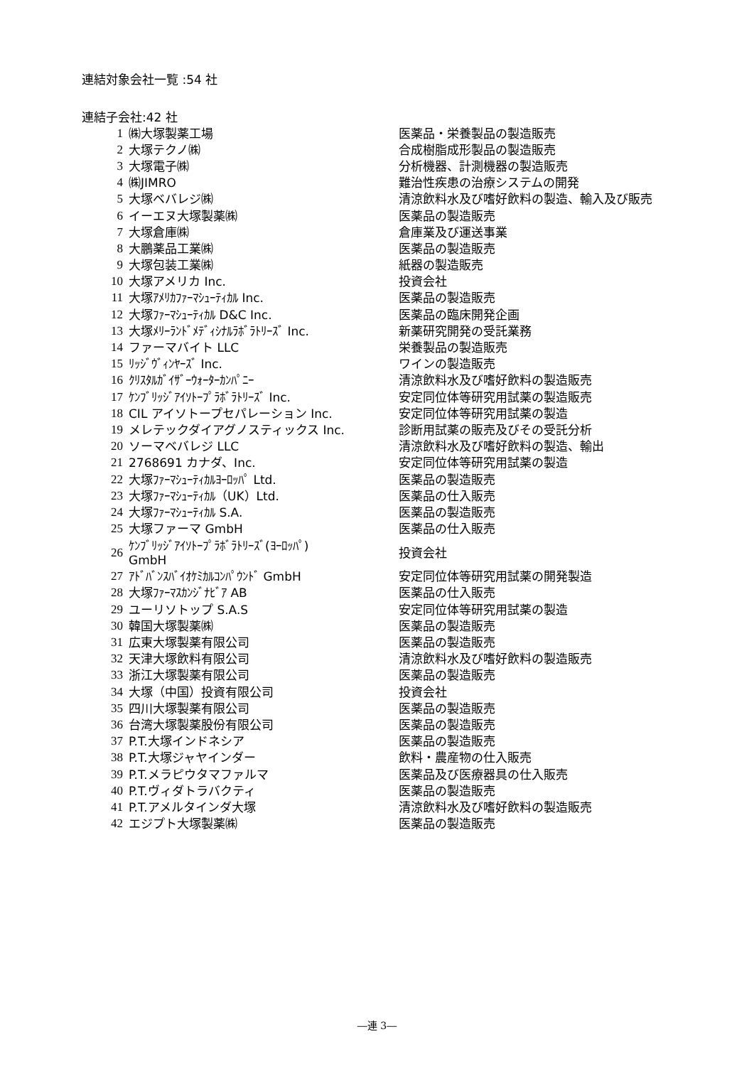連結対象会社一覧 :54 社
連結子会社:42 社
| 1 | ㈱大塚製薬工場 | 医薬品・栄養製品の製造販売 |
| 2 | 大塚テクノ㈱ | 合成樹脂成形製品の製造販売 |
| 3 | 大塚電子㈱ | 分析機器、計測機器の製造販売 |
| 4 | ㈱JIMRO | 難治性疾患の治療システムの開発 |
| 5 | 大塚ベバレジ㈱ | 清涼飲料水及び嗜好飲料の製造、輸入及び販売 |
| 6 | イーエヌ大塚製薬㈱ | 医薬品の製造販売 |
| 7 | 大塚倉庫㈱ | 倉庫業及び運送事業 |
| 8 | 大鵬薬品工業㈱ | 医薬品の製造販売 |
| 9 | 大塚包装工業㈱ | 紙器の製造販売 |
| 10 | 大塚アメリカ Inc. | 投資会社 |
| 11 | 大塚ｱﾒﾘｶﾌｧｰﾏｼｭｰﾃｨｶﾙ Inc. | 医薬品の製造販売 |
| 12 | 大塚ﾌｧｰﾏｼｭｰﾃｨｶﾙ D&C Inc. | 医薬品の臨床開発企画 |
| 13 | 大塚ﾒﾘｰﾗﾝﾄﾞﾒﾃﾞｨｼﾅﾙﾗﾎﾞﾗﾄﾘｰｽﾞ Inc. | 新薬研究開発の受託業務 |
| 14 | ファーマバイト LLC | 栄養製品の製造販売 |
| 15 | ﾘｯｼﾞｳﾞｨﾝﾔｰｽﾞ Inc. | ワインの製造販売 |
| 16 | ｸﾘｽﾀﾙｶﾞｲｻﾞｰｳｫｰﾀｰｶﾝﾊﾟﾆｰ | 清涼飲料水及び嗜好飲料の製造販売 |
| 17 | ｹﾝﾌﾞﾘｯｼﾞｱｲｿﾄｰﾌﾟﾗﾎﾞﾗﾄﾘｰｽﾞ Inc. | 安定同位体等研究用試薬の製造販売 |
| 18 | CIL アイソトープセパレーション Inc. | 安定同位体等研究用試薬の製造 |
| 19 | メレテックダイアグノスティックス Inc. | 診断用試薬の販売及びその受託分析 |
| 20 | ソーマベバレジ LLC | 清涼飲料水及び嗜好飲料の製造、輸出 |
| 21 | 2768691 カナダ、Inc. | 安定同位体等研究用試薬の製造 |
| 22 | 大塚ﾌｧｰﾏｼｭｰﾃｨｶﾙﾖｰﾛｯﾊﾟ Ltd. | 医薬品の製造販売 |
| 23 | 大塚ﾌｧｰﾏｼｭｰﾃｨｶﾙ（UK）Ltd. | 医薬品の仕入販売 |
| 24 | 大塚ﾌｧｰﾏｼｭｰﾃｨｶﾙ S.A. | 医薬品の製造販売 |
| 25 | 大塚ファーマ GmbH | 医薬品の仕入販売 |
| 26 | ｹﾝﾌﾞﾘｯｼﾞｱｲｿﾄｰﾌﾟﾗﾎﾞﾗﾄﾘｰｽﾞ(ﾖｰﾛｯﾊﾟ) GmbH | 投資会社 |
| 27 | ｱﾄﾞﾊﾞﾝｽﾊﾞｲｵｹﾐｶﾙｺﾝﾊﾟｳﾝﾄﾞ GmbH | 安定同位体等研究用試薬の開発製造 |
| 28 | 大塚ﾌｧｰﾏｽｶﾝｼﾞﾅﾋﾞｱ AB | 医薬品の仕入販売 |
| 29 | ユーリソトップ S.A.S | 安定同位体等研究用試薬の製造 |
| 30 | 韓国大塚製薬㈱ | 医薬品の製造販売 |
| 31 | 広東大塚製薬有限公司 | 医薬品の製造販売 |
| 32 | 天津大塚飲料有限公司 | 清涼飲料水及び嗜好飲料の製造販売 |
| 33 | 浙江大塚製薬有限公司 | 医薬品の製造販売 |
| 34 | 大塚（中国）投資有限公司 | 投資会社 |
| 35 | 四川大塚製薬有限公司 | 医薬品の製造販売 |
| 36 | 台湾大塚製薬股份有限公司 | 医薬品の製造販売 |
| 37 | P.T.大塚インドネシア | 医薬品の製造販売 |
| 38 | P.T.大塚ジャヤインダー | 飲料・農産物の仕入販売 |
| 39 | P.T.メラピウタマファルマ | 医薬品及び医療器具の仕入販売 |
| 40 | P.T.ヴィダトラバクティ | 医薬品の製造販売 |
| 41 | P.T.アメルタインダ大塚 | 清涼飲料水及び嗜好飲料の製造販売 |
| 42 | エジプト大塚製薬㈱ | 医薬品の製造販売 |
―連 3―